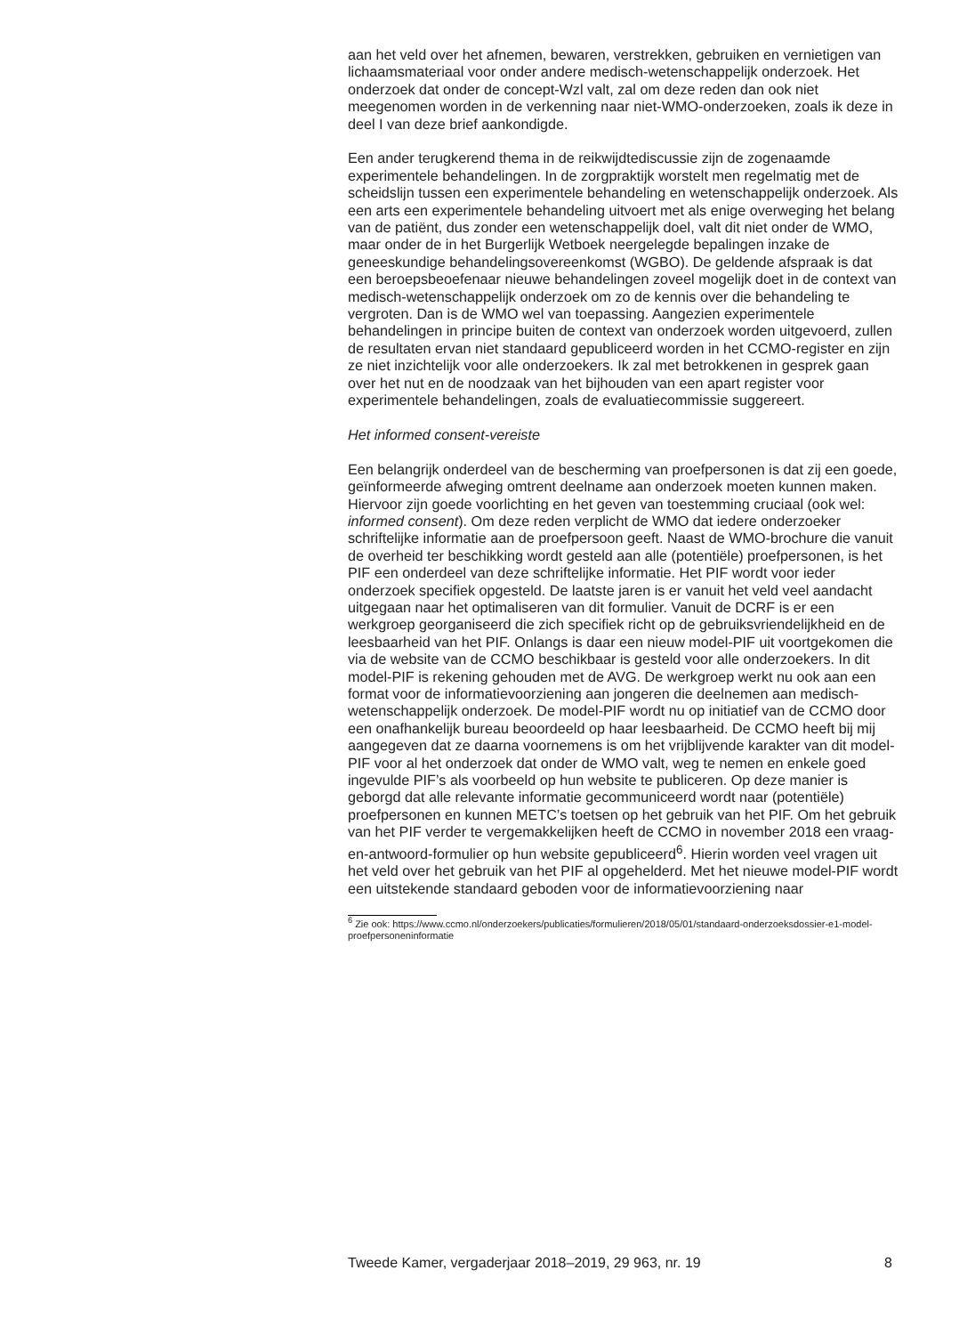aan het veld over het afnemen, bewaren, verstrekken, gebruiken en vernietigen van lichaamsmateriaal voor onder andere medisch-wetenschappelijk onderzoek. Het onderzoek dat onder de concept-Wzl valt, zal om deze reden dan ook niet meegenomen worden in de verkenning naar niet-WMO-onderzoeken, zoals ik deze in deel I van deze brief aankondigde.
Een ander terugkerend thema in de reikwijdtediscussie zijn de zogenaamde experimentele behandelingen. In de zorgpraktijk worstelt men regelmatig met de scheidslijn tussen een experimentele behandeling en wetenschappelijk onderzoek. Als een arts een experimentele behandeling uitvoert met als enige overweging het belang van de patiënt, dus zonder een wetenschappelijk doel, valt dit niet onder de WMO, maar onder de in het Burgerlijk Wetboek neergelegde bepalingen inzake de geneeskundige behandelingsovereenkomst (WGBO). De geldende afspraak is dat een beroepsbeoefenaar nieuwe behandelingen zoveel mogelijk doet in de context van medisch-wetenschappelijk onderzoek om zo de kennis over die behandeling te vergroten. Dan is de WMO wel van toepassing. Aangezien experimentele behandelingen in principe buiten de context van onderzoek worden uitgevoerd, zullen de resultaten ervan niet standaard gepubliceerd worden in het CCMO-register en zijn ze niet inzichtelijk voor alle onderzoekers. Ik zal met betrokkenen in gesprek gaan over het nut en de noodzaak van het bijhouden van een apart register voor experimentele behandelingen, zoals de evaluatiecommissie suggereert.
Het informed consent-vereiste
Een belangrijk onderdeel van de bescherming van proefpersonen is dat zij een goede, geïnformeerde afweging omtrent deelname aan onderzoek moeten kunnen maken. Hiervoor zijn goede voorlichting en het geven van toestemming cruciaal (ook wel: informed consent). Om deze reden verplicht de WMO dat iedere onderzoeker schriftelijke informatie aan de proefpersoon geeft. Naast de WMO-brochure die vanuit de overheid ter beschikking wordt gesteld aan alle (potentiële) proefpersonen, is het PIF een onderdeel van deze schriftelijke informatie. Het PIF wordt voor ieder onderzoek specifiek opgesteld. De laatste jaren is er vanuit het veld veel aandacht uitgegaan naar het optimaliseren van dit formulier. Vanuit de DCRF is er een werkgroep georganiseerd die zich specifiek richt op de gebruiksvriendelijkheid en de leesbaarheid van het PIF. Onlangs is daar een nieuw model-PIF uit voortgekomen die via de website van de CCMO beschikbaar is gesteld voor alle onderzoekers. In dit model-PIF is rekening gehouden met de AVG. De werkgroep werkt nu ook aan een format voor de informatievoorziening aan jongeren die deelnemen aan medisch-wetenschappelijk onderzoek. De model-PIF wordt nu op initiatief van de CCMO door een onafhankelijk bureau beoordeeld op haar leesbaarheid. De CCMO heeft bij mij aangegeven dat ze daarna voornemens is om het vrijblijvende karakter van dit model-PIF voor al het onderzoek dat onder de WMO valt, weg te nemen en enkele goed ingevulde PIF’s als voorbeeld op hun website te publiceren. Op deze manier is geborgd dat alle relevante informatie gecommuniceerd wordt naar (potentiële) proefpersonen en kunnen METC’s toetsen op het gebruik van het PIF. Om het gebruik van het PIF verder te vergemakkelijken heeft de CCMO in november 2018 een vraag-en-antwoord-formulier op hun website gepubliceerd<sup>6</sup>. Hierin worden veel vragen uit het veld over het gebruik van het PIF al opgehelderd. Met het nieuwe model-PIF wordt een uitstekende standaard geboden voor de informatievoorziening naar
<sup>6</sup> Zie ook: https://www.ccmo.nl/onderzoekers/publicaties/formulieren/2018/05/01/standaard-onderzoeksdossier-e1-model-proefpersoneninformatie
Tweede Kamer, vergaderjaar 2018–2019, 29 963, nr. 19 8